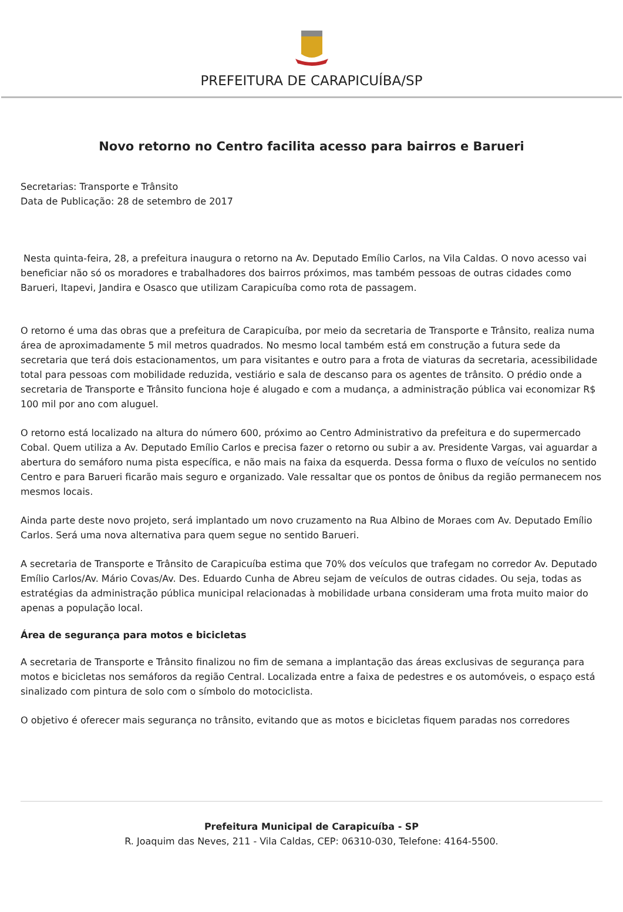PREFEITURA DE CARAPICUÍBA/SP
Novo retorno no Centro facilita acesso para bairros e Barueri
Secretarias: Transporte e Trânsito
Data de Publicação: 28 de setembro de 2017
Nesta quinta-feira, 28, a prefeitura inaugura o retorno na Av. Deputado Emílio Carlos, na Vila Caldas. O novo acesso vai beneficiar não só os moradores e trabalhadores dos bairros próximos, mas também pessoas de outras cidades como Barueri, Itapevi, Jandira e Osasco que utilizam Carapicuíba como rota de passagem.
O retorno é uma das obras que a prefeitura de Carapicuíba, por meio da secretaria de Transporte e Trânsito, realiza numa área de aproximadamente 5 mil metros quadrados. No mesmo local também está em construção a futura sede da secretaria que terá dois estacionamentos, um para visitantes e outro para a frota de viaturas da secretaria, acessibilidade total para pessoas com mobilidade reduzida, vestiário e sala de descanso para os agentes de trânsito. O prédio onde a secretaria de Transporte e Trânsito funciona hoje é alugado e com a mudança, a administração pública vai economizar R$ 100 mil por ano com aluguel.
O retorno está localizado na altura do número 600, próximo ao Centro Administrativo da prefeitura e do supermercado Cobal. Quem utiliza a Av. Deputado Emílio Carlos e precisa fazer o retorno ou subir a av. Presidente Vargas, vai aguardar a abertura do semáforo numa pista específica, e não mais na faixa da esquerda. Dessa forma o fluxo de veículos no sentido Centro e para Barueri ficarão mais seguro e organizado. Vale ressaltar que os pontos de ônibus da região permanecem nos mesmos locais.
Ainda parte deste novo projeto, será implantado um novo cruzamento na Rua Albino de Moraes com Av. Deputado Emílio Carlos. Será uma nova alternativa para quem segue no sentido Barueri.
A secretaria de Transporte e Trânsito de Carapicuíba estima que 70% dos veículos que trafegam no corredor Av. Deputado Emílio Carlos/Av. Mário Covas/Av. Des. Eduardo Cunha de Abreu sejam de veículos de outras cidades. Ou seja, todas as estratégias da administração pública municipal relacionadas à mobilidade urbana consideram uma frota muito maior do apenas a população local.
Área de segurança para motos e bicicletas
A secretaria de Transporte e Trânsito finalizou no fim de semana a implantação das áreas exclusivas de segurança para motos e bicicletas nos semáforos da região Central. Localizada entre a faixa de pedestres e os automóveis, o espaço está sinalizado com pintura de solo com o símbolo do motociclista.
O objetivo é oferecer mais segurança no trânsito, evitando que as motos e bicicletas fiquem paradas nos corredores
Prefeitura Municipal de Carapicuíba - SP
R. Joaquim das Neves, 211 - Vila Caldas, CEP: 06310-030, Telefone: 4164-5500.